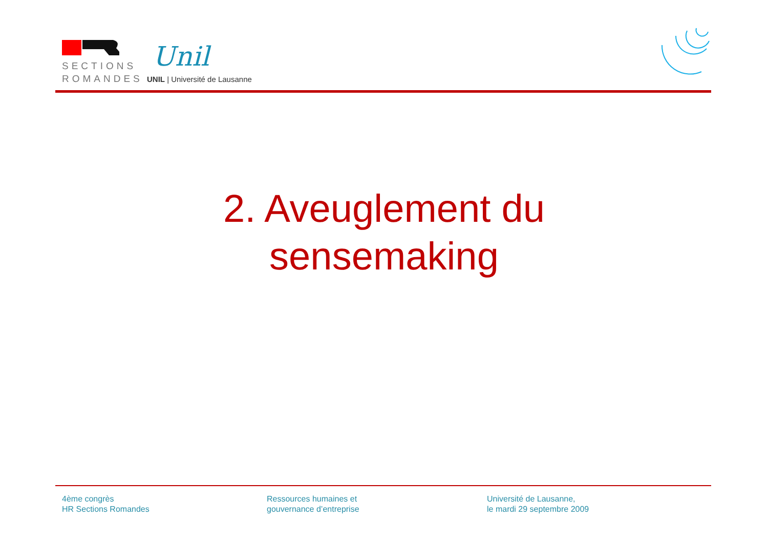SECTIONS
ROMANDES
Unil
UNIL | Université de Lausanne
2. Aveuglement du
sensemaking
4ème congrès
HR Sections Romandes
Ressources humaines et
gouvernance d’entreprise
Université de Lausanne,
le mardi 29 septembre 2009